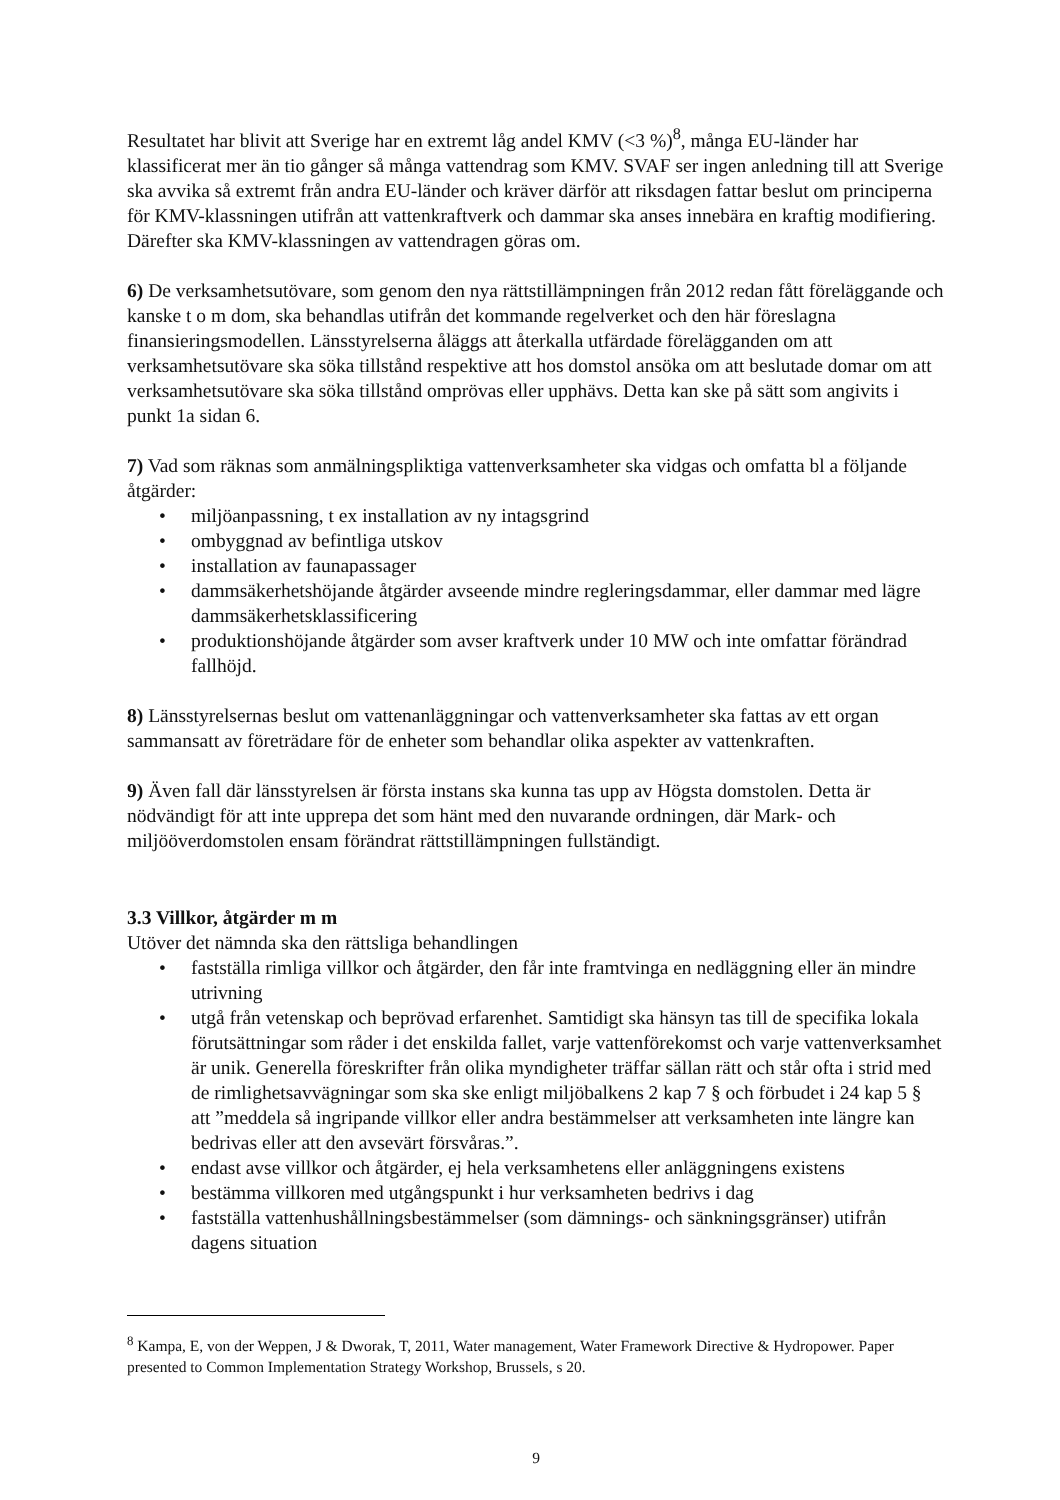Resultatet har blivit att Sverige har en extremt låg andel KMV (<3 %)<sup>8</sup>, många EU-länder har klassificerat mer än tio gånger så många vattendrag som KMV. SVAF ser ingen anledning till att Sverige ska avvika så extremt från andra EU-länder och kräver därför att riksdagen fattar beslut om principerna för KMV-klassningen utifrån att vattenkraftverk och dammar ska anses innebära en kraftig modifiering. Därefter ska KMV-klassningen av vattendragen göras om.
6) De verksamhetsutövare, som genom den nya rättstillämpningen från 2012 redan fått föreläggande och kanske t o m dom, ska behandlas utifrån det kommande regelverket och den här föreslagna finansieringsmodellen. Länsstyrelserna åläggs att återkalla utfärdade förelägganden om att verksamhetsutövare ska söka tillstånd respektive att hos domstol ansöka om att beslutade domar om att verksamhetsutövare ska söka tillstånd omprövas eller upphävs. Detta kan ske på sätt som angivits i punkt 1a sidan 6.
7) Vad som räknas som anmälningspliktiga vattenverksamheter ska vidgas och omfatta bl a följande åtgärder:
• miljöanpassning, t ex installation av ny intagsgrind
• ombyggnad av befintliga utskov
• installation av faunapassager
• dammsäkerhetshöjande åtgärder avseende mindre regleringsdammar, eller dammar med lägre dammsäkerhetsklassificering
• produktionshöjande åtgärder som avser kraftverk under 10 MW och inte omfattar förändrad fallhöjd.
8) Länsstyrelsernas beslut om vattenanläggningar och vattenverksamheter ska fattas av ett organ sammansatt av företrädare för de enheter som behandlar olika aspekter av vattenkraften.
9) Även fall där länsstyrelsen är första instans ska kunna tas upp av Högsta domstolen. Detta är nödvändigt för att inte upprepa det som hänt med den nuvarande ordningen, där Mark- och miljööverdomstolen ensam förändrat rättstillämpningen fullständigt.
3.3 Villkor, åtgärder m m
Utöver det nämnda ska den rättsliga behandlingen
• fastställa rimliga villkor och åtgärder, den får inte framtvinga en nedläggning eller än mindre utrivning
• utgå från vetenskap och beprövad erfarenhet. Samtidigt ska hänsyn tas till de specifika lokala förutsättningar som råder i det enskilda fallet, varje vattenförekomst och varje vattenverksamhet är unik. Generella föreskrifter från olika myndigheter träffar sällan rätt och står ofta i strid med de rimlighetsavvägningar som ska ske enligt miljöbalkens 2 kap 7 § och förbudet i 24 kap 5 § att ”meddela så ingripande villkor eller andra bestämmelser att verksamheten inte längre kan bedrivas eller att den avsevärt försvåras.”.
• endast avse villkor och åtgärder, ej hela verksamhetens eller anläggningens existens
• bestämma villkoren med utgångspunkt i hur verksamheten bedrivs i dag
• fastställa vattenhushållningsbestämmelser (som dämnings- och sänkningsgränser) utifrån dagens situation
<sup>8</sup> Kampa, E, von der Weppen, J & Dworak, T, 2011, Water management, Water Framework Directive & Hydropower. Paper presented to Common Implementation Strategy Workshop, Brussels, s 20.
9